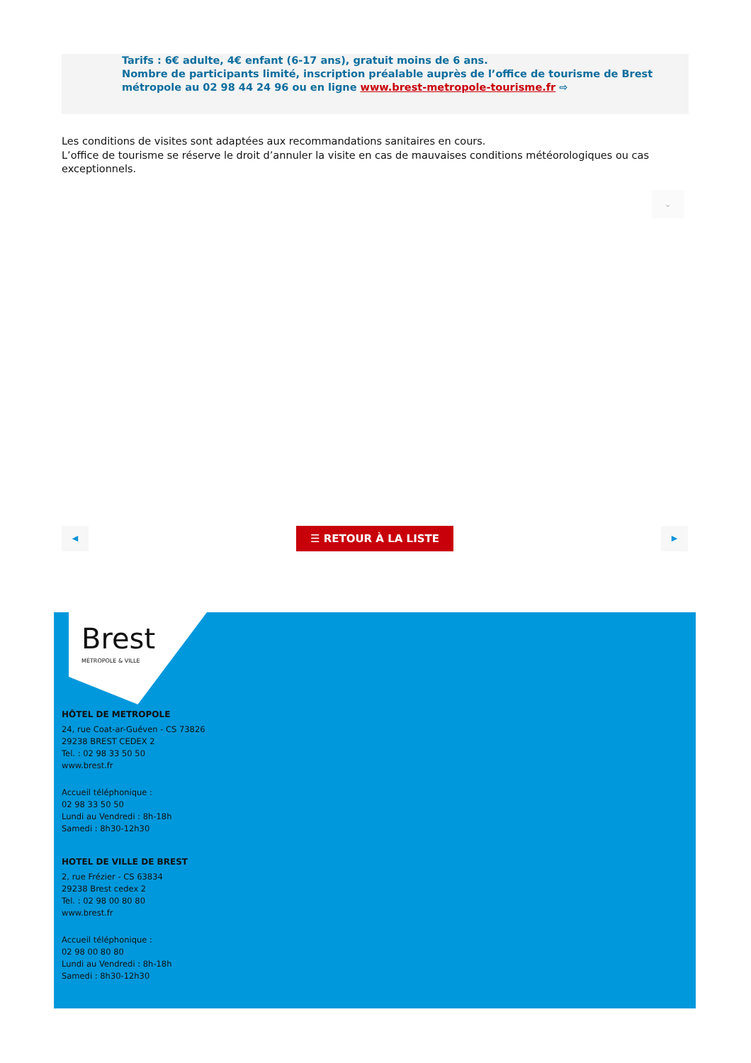Tarifs : 6€ adulte, 4€ enfant (6-17 ans), gratuit moins de 6 ans.
Nombre de participants limité, inscription préalable auprès de l’office de tourisme de Brest métropole au 02 98 44 24 96 ou en ligne www.brest-metropole-tourisme.fr ⇨
Les conditions de visites sont adaptées aux recommandations sanitaires en cours.
L’office de tourisme se réserve le droit d’annuler la visite en cas de mauvaises conditions météorologiques ou cas exceptionnels.
⌄
◀ ☰ RETOUR À LA LISTE ▶
Brest
MÉTROPOLE & VILLE
HÔTEL DE METROPOLE
24, rue Coat-ar-Guéven - CS 73826
29238 BREST CEDEX 2
Tel. : 02 98 33 50 50
www.brest.fr
Accueil téléphonique :
02 98 33 50 50
Lundi au Vendredi : 8h-18h
Samedi : 8h30-12h30
HOTEL DE VILLE DE BREST
2, rue Frézier - CS 63834
29238 Brest cedex 2
Tel. : 02 98 00 80 80
www.brest.fr
Accueil téléphonique :
02 98 00 80 80
Lundi au Vendredi : 8h-18h
Samedi : 8h30-12h30